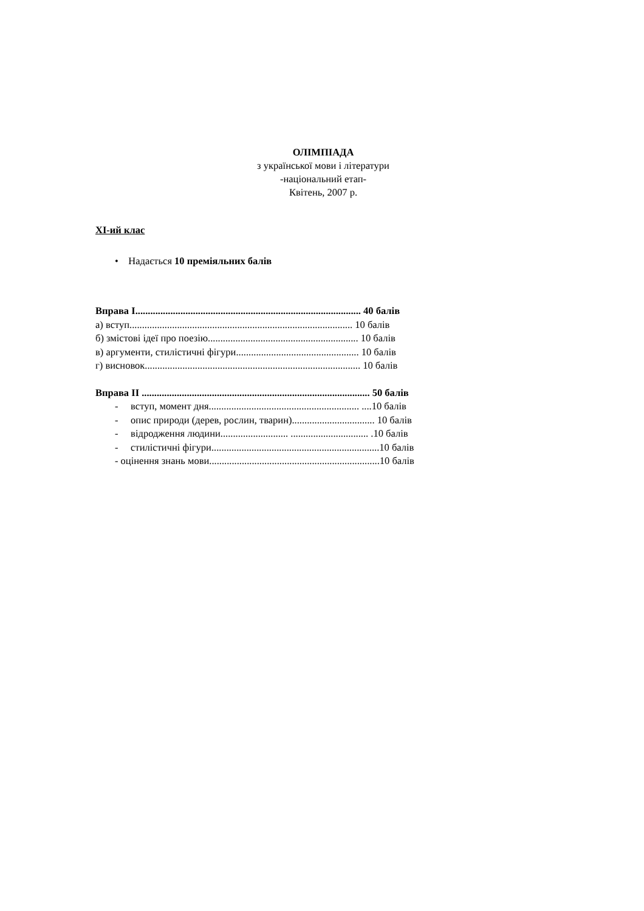ОЛІМПІАДА
з української мови і літератури
-національний етап-
Квітень, 2007 р.
ХІ-ий клас
• Надається 10 преміяльних балів
Вправа І.......................................................................................... 40 балів
а) вступ......................................................................................... 10 балів
б) змістові ідеї про поезію............................................................ 10 балів
в) аргументи, стилістичні фігури................................................. 10 балів
г) висновок...................................................................................... 10 балів
Вправа ІІ ........................................................................................... 50 балів
- вступ, момент дня............................................................ ....10 балів
- опис природи (дерев, рослин, тварин)................................. 10 балів
- відродження людини........................... ............................... .10 балів
- стилістичні фігури...................................................................10 балів
- оцінення знань мови....................................................................10 балів